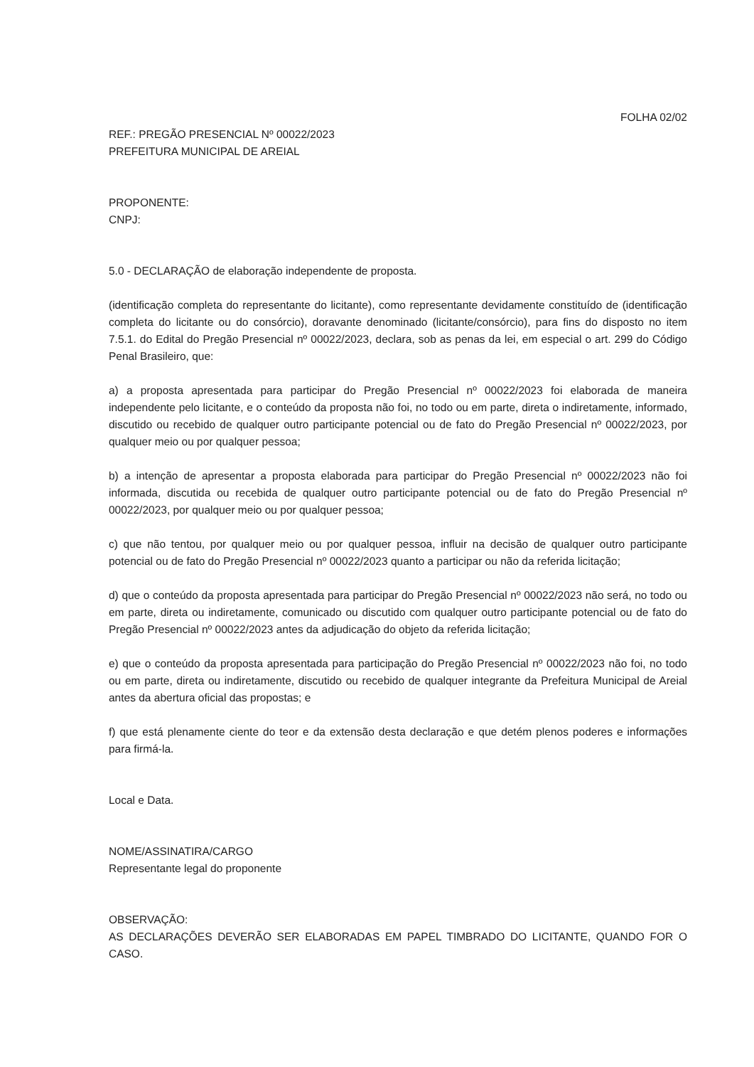FOLHA 02/02
REF.: PREGÃO PRESENCIAL Nº 00022/2023
PREFEITURA MUNICIPAL DE AREIAL
PROPONENTE:
CNPJ:
5.0 - DECLARAÇÃO de elaboração independente de proposta.
(identificação completa do representante do licitante), como representante devidamente constituído de (identificação completa do licitante ou do consórcio), doravante denominado (licitante/consórcio), para fins do disposto no item 7.5.1. do Edital do Pregão Presencial nº 00022/2023, declara, sob as penas da lei, em especial o art. 299 do Código Penal Brasileiro, que:
a) a proposta apresentada para participar do Pregão Presencial nº 00022/2023 foi elaborada de maneira independente pelo licitante, e o conteúdo da proposta não foi, no todo ou em parte, direta o indiretamente, informado, discutido ou recebido de qualquer outro participante potencial ou de fato do Pregão Presencial nº 00022/2023, por qualquer meio ou por qualquer pessoa;
b) a intenção de apresentar a proposta elaborada para participar do Pregão Presencial nº 00022/2023 não foi informada, discutida ou recebida de qualquer outro participante potencial ou de fato do Pregão Presencial nº 00022/2023, por qualquer meio ou por qualquer pessoa;
c) que não tentou, por qualquer meio ou por qualquer pessoa, influir na decisão de qualquer outro participante potencial ou de fato do Pregão Presencial nº 00022/2023 quanto a participar ou não da referida licitação;
d) que o conteúdo da proposta apresentada para participar do Pregão Presencial nº 00022/2023 não será, no todo ou em parte, direta ou indiretamente, comunicado ou discutido com qualquer outro participante potencial ou de fato do Pregão Presencial nº 00022/2023 antes da adjudicação do objeto da referida licitação;
e) que o conteúdo da proposta apresentada para participação do Pregão Presencial nº 00022/2023 não foi, no todo ou em parte, direta ou indiretamente, discutido ou recebido de qualquer integrante da Prefeitura Municipal de Areial antes da abertura oficial das propostas; e
f) que está plenamente ciente do teor e da extensão desta declaração e que detém plenos poderes e informações para firmá-la.
Local e Data.
NOME/ASSINATIRA/CARGO
Representante legal do proponente
OBSERVAÇÃO:
AS DECLARAÇÕES DEVERÃO SER ELABORADAS EM PAPEL TIMBRADO DO LICITANTE, QUANDO FOR O CASO.